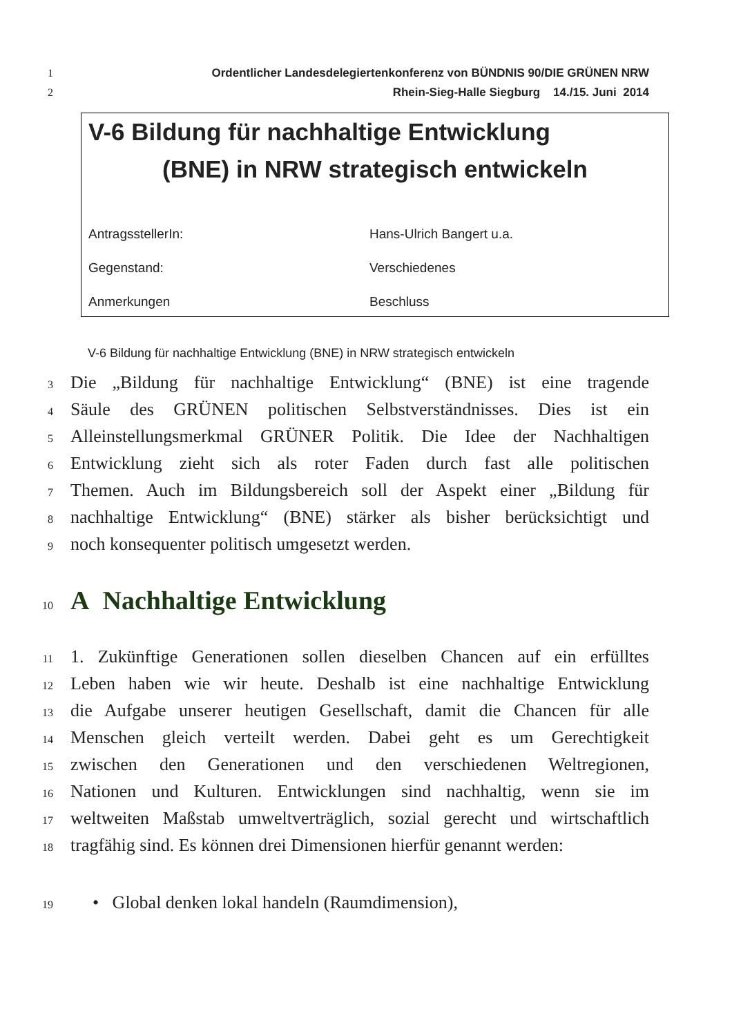1 Ordentlicher Landesdelegiertenkonferenz von BÜNDNIS 90/DIE GRÜNEN NRW
2 Rhein-Sieg-Halle Siegburg 14./15. Juni 2014
V-6 Bildung für nachhaltige Entwicklung
(BNE) in NRW strategisch entwickeln
AntragsstellerIn: Hans-Ulrich Bangert u.a.
Gegenstand: Verschiedenes
Anmerkungen Beschluss
V-6 Bildung für nachhaltige Entwicklung (BNE) in NRW strategisch entwickeln
3 Die „Bildung für nachhaltige Entwicklung“ (BNE) ist eine tragende
4 Säule des GRÜNEN politischen Selbstverständnisses. Dies ist ein
5 Alleinstellungsmerkmal GRÜNER Politik. Die Idee der Nachhaltigen
6 Entwicklung zieht sich als roter Faden durch fast alle politischen
7 Themen. Auch im Bildungsbereich soll der Aspekt einer „Bildung für
8 nachhaltige Entwicklung“ (BNE) stärker als bisher berücksichtigt und
9 noch konsequenter politisch umgesetzt werden.
10 A Nachhaltige Entwicklung
11 1. Zukünftige Generationen sollen dieselben Chancen auf ein erfülltes
12 Leben haben wie wir heute. Deshalb ist eine nachhaltige Entwicklung
13 die Aufgabe unserer heutigen Gesellschaft, damit die Chancen für alle
14 Menschen gleich verteilt werden. Dabei geht es um Gerechtigkeit
15 zwischen den Generationen und den verschiedenen Weltregionen,
16 Nationen und Kulturen. Entwicklungen sind nachhaltig, wenn sie im
17 weltweiten Maßstab umweltverträglich, sozial gerecht und wirtschaftlich
18 tragfähig sind. Es können drei Dimensionen hierfür genannt werden:
19 • Global denken lokal handeln (Raumdimension),